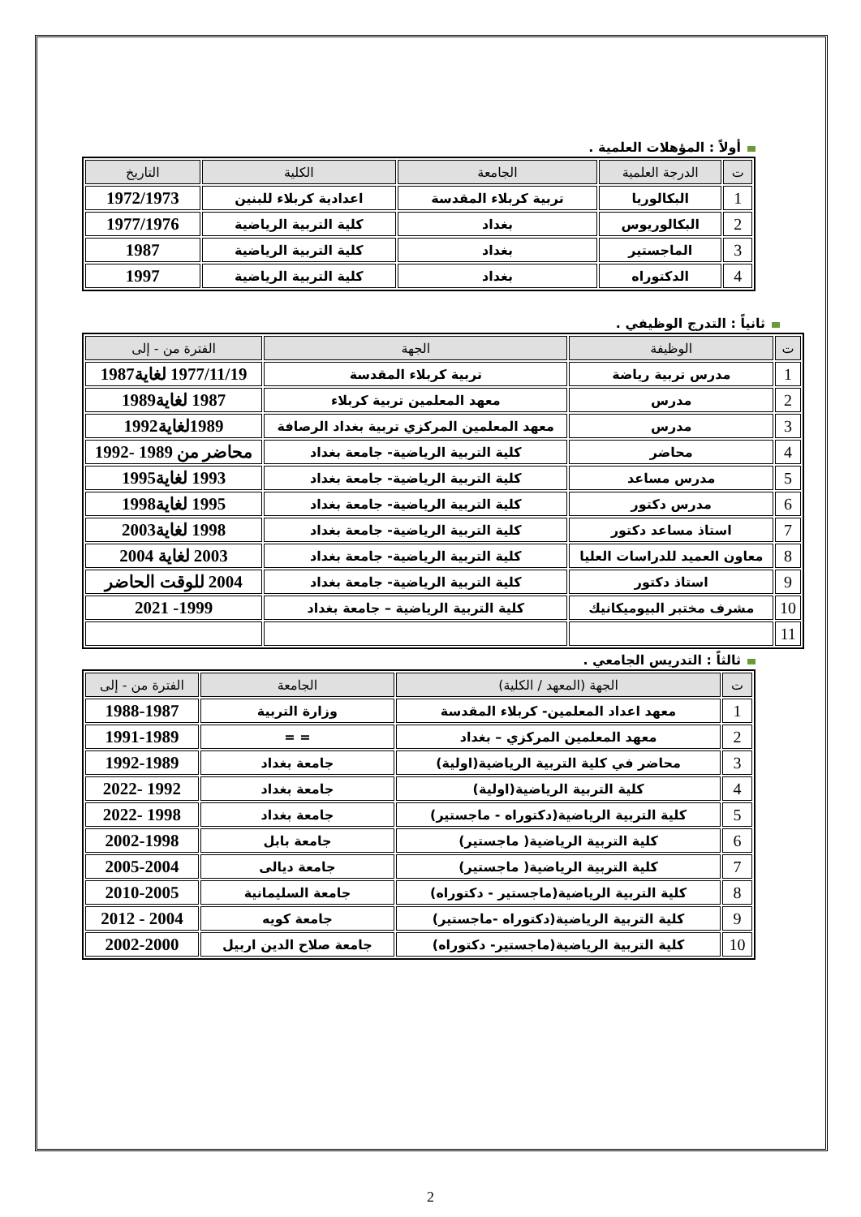أولاً : المؤهلات العلمية .
| ت | الدرجة العلمية | الجامعة | الكلية | التاريخ |
| --- | --- | --- | --- | --- |
| 1 | البكالوريا | تربية كربلاء المقدسة | اعدادية كربلاء للبنين | 1972/1973 |
| 2 | البكالوريوس | بغداد | كلية التربية الرياضية | 1977/1976 |
| 3 | الماجستير | بغداد | كلية التربية الرياضية | 1987 |
| 4 | الدكتوراه | بغداد | كلية التربية الرياضية | 1997 |
ثانياً : التدرج الوظيفي .
| ت | الوظيفة | الجهة | الفترة من - إلى |
| --- | --- | --- | --- |
| 1 | مدرس تربية رياضة | تربية كربلاء المقدسة | 1977/11/19 لغاية1987 |
| 2 | مدرس | معهد المعلمين تربية كربلاء | 1987 لغاية1989 |
| 3 | مدرس | معهد المعلمين المركزي تربية بغداد الرصافة | 1989لغاية1992 |
| 4 | محاضر | كلية التربية الرياضية- جامعة بغداد | محاضر من 1989 -1992 |
| 5 | مدرس مساعد | كلية التربية الرياضية- جامعة بغداد | 1993 لغاية1995 |
| 6 | مدرس دكتور | كلية التربية الرياضية- جامعة بغداد | 1995 لغاية1998 |
| 7 | استاذ مساعد دكتور | كلية التربية الرياضية- جامعة بغداد | 1998 لغاية2003 |
| 8 | معاون العميد للدراسات العليا | كلية التربية الرياضية- جامعة بغداد | 2003 لغاية 2004 |
| 9 | استاذ دكتور | كلية التربية الرياضية- جامعة بغداد | 2004 للوقت الحاضر |
| 10 | مشرف مختبر البيوميكانيك | كلية التربية الرياضية – جامعة بغداد | 1999- 2021 |
| 11 | | | |
ثالثاً : التدريس الجامعي .
| ت | الجهة (المعهد / الكلية) | الجامعة | الفترة من - إلى |
| --- | --- | --- | --- |
| 1 | معهد اعداد المعلمين- كربلاء المقدسة | وزارة التربية | 1988-1987 |
| 2 | معهد المعلمين المركزي – بغداد | = = | 1991-1989 |
| 3 | محاضر في كلية التربية الرياضية(اولية) | جامعة بغداد | 1992-1989 |
| 4 | كلية التربية الرياضية(اولية) | جامعة بغداد | 1992 -2022 |
| 5 | كلية التربية الرياضية(دكتوراه - ماجستير) | جامعة بغداد | 1998 -2022 |
| 6 | كلية التربية الرياضية( ماجستير) | جامعة بابل | 2002-1998 |
| 7 | كلية التربية الرياضية( ماجستير) | جامعة ديالى | 2005-2004 |
| 8 | كلية التربية الرياضية(ماجستير - دكتوراه) | جامعة السليمانية | 2010-2005 |
| 9 | كلية التربية الرياضية(دكتوراه -ماجستير) | جامعة كويه | 2004 - 2012 |
| 10 | كلية التربية الرياضية(ماجستير- دكتوراه) | جامعة صلاح الدين اربيل | 2002-2000 |
2